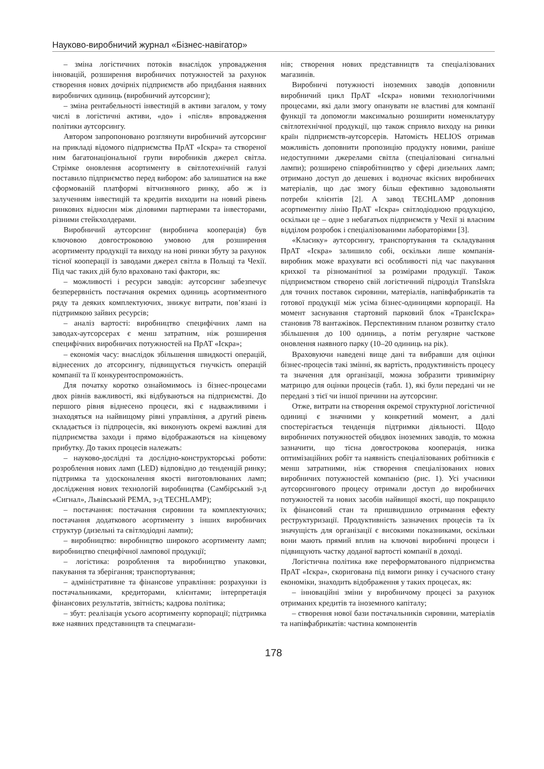Науково-виробничий журнал «Бізнес-навігатор»
– зміна логістичних потоків внаслідок упровадження інновацій, розширення виробничих потужностей за рахунок створення нових дочірніх підприємств або придбання наявних виробничих одиниць (виробничий аутсорсинг);
– зміна рентабельності інвестицій в активи загалом, у тому числі в логістичні активи, «до» і «після» впровадження політики аутсорсингу.
Автором запропоновано розглянути виробничий аутсорсинг на прикладі відомого підприємства ПрАТ «Іскра» та створеної ним багатонаціональної групи виробників джерел світла. Стрімке оновлення асортименту в світлотехнічній галузі поставило підприємство перед вибором: або залишатися на вже сформованій платформі вітчизняного ринку, або ж із залученням інвестицій та кредитів виходити на новий рівень ринкових відносин між діловими партнерами та інвесторами, різними стейкхолдерами.
Виробничий аутсорсинг (виробнича кооперація) був ключовою довгостроковою умовою для розширення асортименту продукції та виходу на нові ринки збуту за рахунок тісної кооперації із заводами джерел світла в Польщі та Чехії. Під час таких дій було враховано такі фактори, як:
– можливості і ресурси заводів: аутсорсинг забезпечує безперервність постачання окремих одиниць асортиментного ряду та деяких комплектуючих, знижує витрати, пов’язані із підтримкою зайвих ресурсів;
– аналіз вартості: виробництво специфічних ламп на заводах-аутсорсерах є менш затратним, ніж розширення специфічних виробничих потужностей на ПрАТ «Іскра»;
– економія часу: внаслідок збільшення швидкості операцій, віднесених до атсорсингу, підвищується гнучкість операцій компанії та її конкурентоспроможність.
Для початку коротко ознайомимось із бізнес-процесами двох рівнів важливості, які відбуваються на підприємстві. До першого рівня віднесено процеси, які є надважливими і знаходяться на найвищому рівні управління, а другий рівень складається із підпроцесів, які виконують окремі важливі для підприємства заходи і прямо відображаються на кінцевому прибутку. До таких процесів належать:
– науково-дослідні та дослідно-конструкторські роботи: розроблення нових ламп (LED) відповідно до тенденцій ринку; підтримка та удосконалення якості виготовлюваних ламп; дослідження нових технологій виробництва (Самбірський з-д «Сигнал», Львівський РЕМА, з-д TECHLAMP);
– постачання: постачання сировини та комплектуючих; постачання додаткового асортименту з інших виробничих структур (дизельні та світлодіодні лампи);
– виробництво: виробництво широкого асортименту ламп; виробництво специфічної лампової продукції;
– логістика: розроблення та виробництво упаковки, пакування та зберігання; транспортування;
– адміністративне та фінансове управління: розрахунки із постачальниками, кредиторами, клієнтами; інтерпретація фінансових результатів, звітність; кадрова політика;
– збут: реалізація усього асортименту корпорації; підтримка вже наявних представництв та спецмагази-
нів; створення нових представництв та спеціалізованих магазинів.
Виробничі потужності іноземних заводів доповнили виробничий цикл ПрАТ «Іскра» новими технологічними процесами, які дали змогу опанувати не властиві для компанії функції та допомогли максимально розширити номенклатуру світлотехнічної продукції, що також сприяло виходу на ринки країн підприємств-аутсорсерів. Натомість HELIOS отримав можливість доповнити пропозицію продукту новими, раніше недоступними джерелами світла (спеціалізовані сигнальні лампи); розширено співробітництво у сфері дизельних ламп; отримано доступ до дешевих і водночас якісних виробничих матеріалів, що дає змогу більш ефективно задовольняти потреби клієнтів [2]. А завод TECHLAMP доповнив асортиментну лінію ПрАТ «Іскра» світлодіодною продукцією, оскільки це – одне з небагатьох підприємств у Чехії зі власним відділом розробок і спеціалізованими лабораторіями [3].
«Класику» аутсорсингу, транспортування та складування ПрАТ «Іскра» залишило собі, оскільки лише компанія-виробник може врахувати всі особливості під час пакування крихкої та різноманітної за розмірами продукції. Також підприємством створено свій логістичний підрозділ TransIskra для точних поставок сировини, матеріалів, напівфабрикатів та готової продукції між усіма бізнес-одиницями корпорації. На момент заснування стартовий парковий блок «ТрансІскра» становив 78 вантажівок. Перспективним планом розвитку стало збільшення до 100 одиниць, а потім регулярне часткове оновлення наявного парку (10–20 одиниць на рік).
Враховуючи наведені вище дані та вибравши для оцінки бізнес-процесів такі змінні, як вартість, продуктивність процесу та значення для організації, можна зобразити тривимірну матрицю для оцінки процесів (табл. 1), які були передані чи не передані з тієї чи іншої причини на аутсорсинг.
Отже, витрати на створення окремої структурної логістичної одиниці є значними у конкретний момент, а далі спостерігається тенденція підтримки діяльності. Щодо виробничих потужностей обидвох іноземних заводів, то можна зазначити, що тісна довгострокова кооперація, низка оптимізаційних робіт та наявність спеціалізованих робітників є менш затратними, ніж створення спеціалізованих нових виробничих потужностей компанією (рис. 1). Усі учасники аутсорсингового процесу отримали доступ до виробничих потужностей та нових засобів найвищої якості, що покращило їх фінансовий стан та пришвидшило отримання ефекту реструктуризації. Продуктивність зазначених процесів та їх значущість для організації є високими показниками, оскільки вони мають прямий вплив на ключові виробничі процеси і підвищують частку доданої вартості компанії в доході.
Логістична політика вже переформатованого підприємства ПрАТ «Іскра», скоригована під вимоги ринку і сучасного стану економіки, знаходить відображення у таких процесах, як:
– інноваційні зміни у виробничому процесі за рахунок отриманих кредитів та іноземного капіталу;
– створення нової бази постачальників сировини, матеріалів та напівфабрикатів: частина компонентів
178